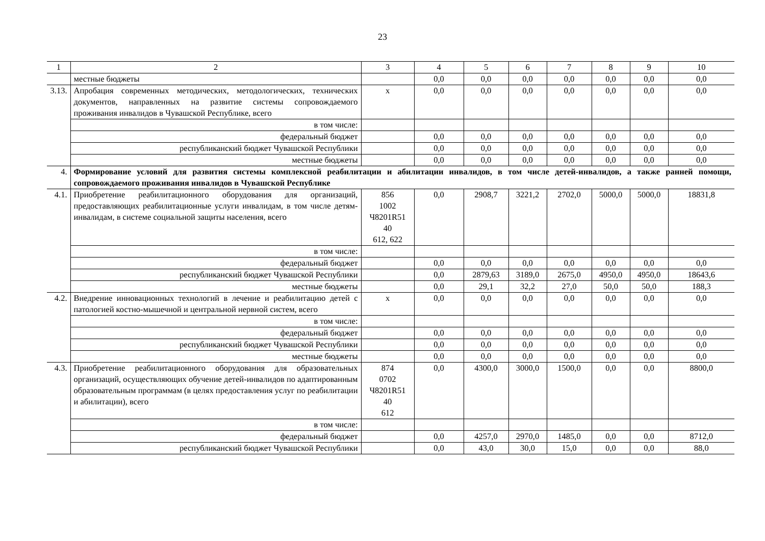23
| 1 | 2 | 3 | 4 | 5 | 6 | 7 | 8 | 9 | 10 |
| | местные бюджеты | | 0,0 | 0,0 | 0,0 | 0,0 | 0,0 | 0,0 | 0,0 |
| 3.13. | Апробация современных методических, методологических, технических документов, направленных на развитие системы сопровождаемого проживания инвалидов в Чувашской Республике, всего | x | 0,0 | 0,0 | 0,0 | 0,0 | 0,0 | 0,0 | 0,0 |
| | в том числе: | | | | | | | | |
| | федеральный бюджет | | 0,0 | 0,0 | 0,0 | 0,0 | 0,0 | 0,0 | 0,0 |
| | республиканский бюджет Чувашской Республики | | 0,0 | 0,0 | 0,0 | 0,0 | 0,0 | 0,0 | 0,0 |
| | местные бюджеты | | 0,0 | 0,0 | 0,0 | 0,0 | 0,0 | 0,0 | 0,0 |
| 4. | Формирование условий для развития системы комплексной реабилитации и абилитации инвалидов, в том числе детей-инвалидов, а также ранней помощи, сопровождаемого проживания инвалидов в Чувашской Республике | | | | | | | | |
| 4.1. | Приобретение реабилитационного оборудования для организаций, предоставляющих реабилитационные услуги инвалидам, в том числе детям-инвалидам, в системе социальной защиты населения, всего | 856 1002 Ч8201R51 40 612, 622 | 0,0 | 2908,7 | 3221,2 | 2702,0 | 5000,0 | 5000,0 | 18831,8 |
| | в том числе: | | | | | | | | |
| | федеральный бюджет | | 0,0 | 0,0 | 0,0 | 0,0 | 0,0 | 0,0 | 0,0 |
| | республиканский бюджет Чувашской Республики | | 0,0 | 2879,63 | 3189,0 | 2675,0 | 4950,0 | 4950,0 | 18643,6 |
| | местные бюджеты | | 0,0 | 29,1 | 32,2 | 27,0 | 50,0 | 50,0 | 188,3 |
| 4.2. | Внедрение инновационных технологий в лечение и реабилитацию детей с патологией костно-мышечной и центральной нервной систем, всего | x | 0,0 | 0,0 | 0,0 | 0,0 | 0,0 | 0,0 | 0,0 |
| | в том числе: | | | | | | | | |
| | федеральный бюджет | | 0,0 | 0,0 | 0,0 | 0,0 | 0,0 | 0,0 | 0,0 |
| | республиканский бюджет Чувашской Республики | | 0,0 | 0,0 | 0,0 | 0,0 | 0,0 | 0,0 | 0,0 |
| | местные бюджеты | | 0,0 | 0,0 | 0,0 | 0,0 | 0,0 | 0,0 | 0,0 |
| 4.3. | Приобретение реабилитационного оборудования для образовательных организаций, осуществляющих обучение детей-инвалидов по адаптированным образовательным программам (в целях предоставления услуг по реабилитации и абилитации), всего | 874 0702 Ч8201R51 40 612 | 0,0 | 4300,0 | 3000,0 | 1500,0 | 0,0 | 0,0 | 8800,0 |
| | в том числе: | | | | | | | | |
| | федеральный бюджет | | 0,0 | 4257,0 | 2970,0 | 1485,0 | 0,0 | 0,0 | 8712,0 |
| | республиканский бюджет Чувашской Республики | | 0,0 | 43,0 | 30,0 | 15,0 | 0,0 | 0,0 | 88,0 |